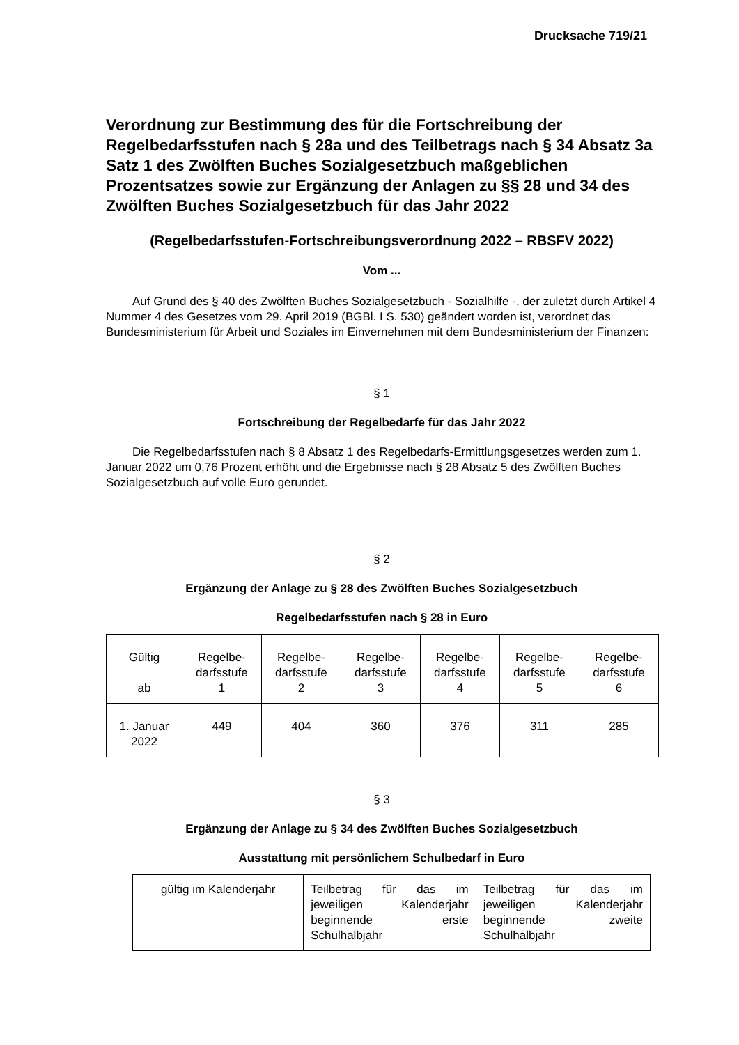Drucksache 719/21
Verordnung zur Bestimmung des für die Fortschreibung der Regelbedarfsstufen nach § 28a und des Teilbetrags nach § 34 Absatz 3a Satz 1 des Zwölften Buches Sozialgesetzbuch maßgeblichen Prozentsatzes sowie zur Ergänzung der Anlagen zu §§ 28 und 34 des Zwölften Buches Sozialgesetzbuch für das Jahr 2022
(Regelbedarfsstufen-Fortschreibungsverordnung 2022 – RBSFV 2022)
Vom ...
Auf Grund des § 40 des Zwölften Buches Sozialgesetzbuch - Sozialhilfe -, der zuletzt durch Artikel 4 Nummer 4 des Gesetzes vom 29. April 2019 (BGBl. I S. 530) geändert worden ist, verordnet das Bundesministerium für Arbeit und Soziales im Einvernehmen mit dem Bundesministerium der Finanzen:
§ 1
Fortschreibung der Regelbedarfe für das Jahr 2022
Die Regelbedarfsstufen nach § 8 Absatz 1 des Regelbedarfs-Ermittlungsgesetzes werden zum 1. Januar 2022 um 0,76 Prozent erhöht und die Ergebnisse nach § 28 Absatz 5 des Zwölften Buches Sozialgesetzbuch auf volle Euro gerundet.
§ 2
Ergänzung der Anlage zu § 28 des Zwölften Buches Sozialgesetzbuch
Regelbedarfsstufen nach § 28 in Euro
| Gültig ab | Regelbe- darfsstufe 1 | Regelbe- darfsstufe 2 | Regelbe- darfsstufe 3 | Regelbe- darfsstufe 4 | Regelbe- darfsstufe 5 | Regelbe- darfsstufe 6 |
| 1. Januar 2022 | 449 | 404 | 360 | 376 | 311 | 285 |
§ 3
Ergänzung der Anlage zu § 34 des Zwölften Buches Sozialgesetzbuch
Ausstattung mit persönlichem Schulbedarf in Euro
| gültig im Kalenderjahr | Teilbetrag für das im jeweiligen Kalenderjahr beginnende erste Schulhalbjahr | Teilbetrag für das im jeweiligen Kalenderjahr beginnende zweite Schulhalbjahr |